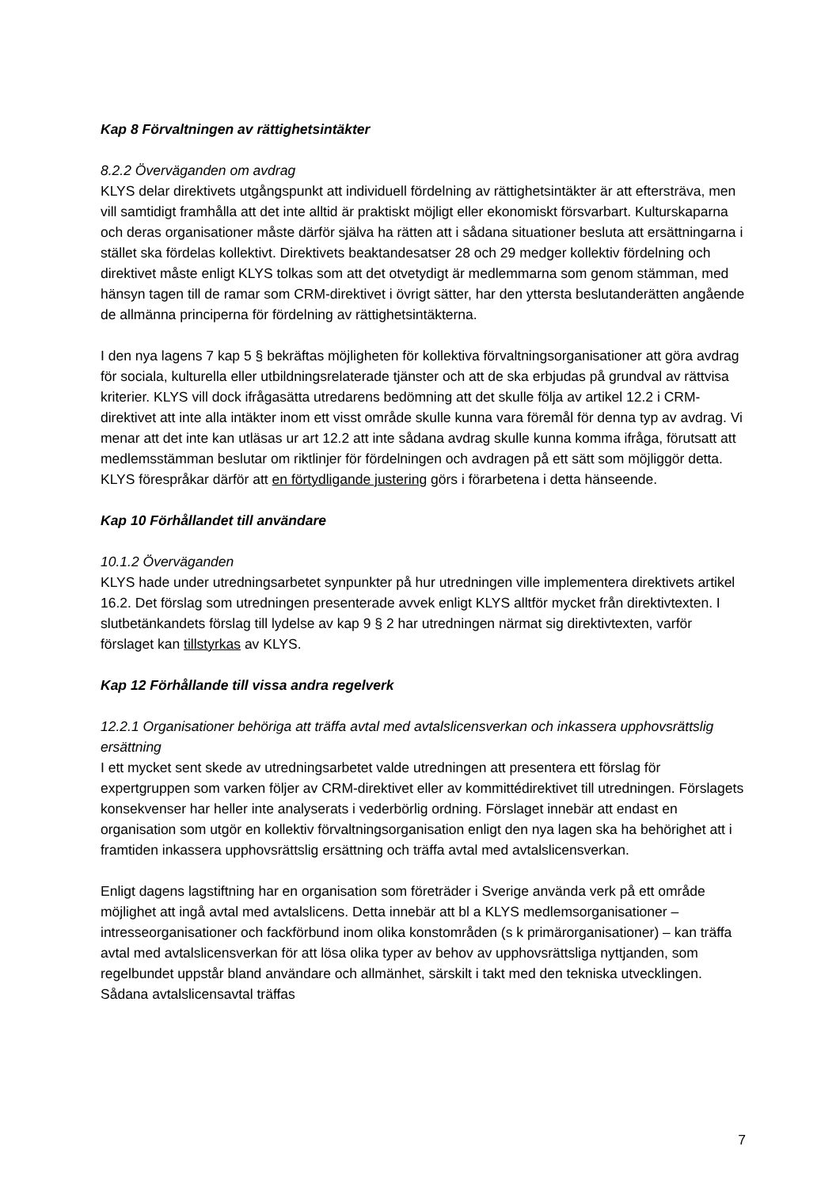Kap 8 Förvaltningen av rättighetsintäkter
8.2.2 Överväganden om avdrag
KLYS delar direktivets utgångspunkt att individuell fördelning av rättighetsintäkter är att eftersträva, men vill samtidigt framhålla att det inte alltid är praktiskt möjligt eller ekonomiskt försvarbart. Kulturskaparna och deras organisationer måste därför själva ha rätten att i sådana situationer besluta att ersättningarna i stället ska fördelas kollektivt. Direktivets beaktandesatser 28 och 29 medger kollektiv fördelning och direktivet måste enligt KLYS tolkas som att det otvetydigt är medlemmarna som genom stämman, med hänsyn tagen till de ramar som CRM-direktivet i övrigt sätter, har den yttersta beslutanderätten angående de allmänna principerna för fördelning av rättighetsintäkterna.
I den nya lagens 7 kap 5 § bekräftas möjligheten för kollektiva förvaltningsorganisationer att göra avdrag för sociala, kulturella eller utbildningsrelaterade tjänster och att de ska erbjudas på grundval av rättvisa kriterier. KLYS vill dock ifrågasätta utredarens bedömning att det skulle följa av artikel 12.2 i CRM-direktivet att inte alla intäkter inom ett visst område skulle kunna vara föremål för denna typ av avdrag. Vi menar att det inte kan utläsas ur art 12.2 att inte sådana avdrag skulle kunna komma ifråga, förutsatt att medlemsstämman beslutar om riktlinjer för fördelningen och avdragen på ett sätt som möjliggör detta. KLYS förespråkar därför att en förtydligande justering görs i förarbetena i detta hänseende.
Kap 10 Förhållandet till användare
10.1.2 Överväganden
KLYS hade under utredningsarbetet synpunkter på hur utredningen ville implementera direktivets artikel 16.2. Det förslag som utredningen presenterade avvek enligt KLYS alltför mycket från direktivtexten. I slutbetänkandets förslag till lydelse av kap 9 § 2 har utredningen närmat sig direktivtexten, varför förslaget kan tillstyrkas av KLYS.
Kap 12 Förhållande till vissa andra regelverk
12.2.1 Organisationer behöriga att träffa avtal med avtalslicensverkan och inkassera upphovsrättslig ersättning
I ett mycket sent skede av utredningsarbetet valde utredningen att presentera ett förslag för expertgruppen som varken följer av CRM-direktivet eller av kommittédirektivet till utredningen. Förslagets konsekvenser har heller inte analyserats i vederbörlig ordning. Förslaget innebär att endast en organisation som utgör en kollektiv förvaltningsorganisation enligt den nya lagen ska ha behörighet att i framtiden inkassera upphovsrättslig ersättning och träffa avtal med avtalslicensverkan.
Enligt dagens lagstiftning har en organisation som företräder i Sverige använda verk på ett område möjlighet att ingå avtal med avtalslicens. Detta innebär att bl a KLYS medlemsorganisationer – intresseorganisationer och fackförbund inom olika konstområden (s k primärorganisationer) – kan träffa avtal med avtalslicensverkan för att lösa olika typer av behov av upphovsrättsliga nyttjanden, som regelbundet uppstår bland användare och allmänhet, särskilt i takt med den tekniska utvecklingen. Sådana avtalslicensavtal träffas
7